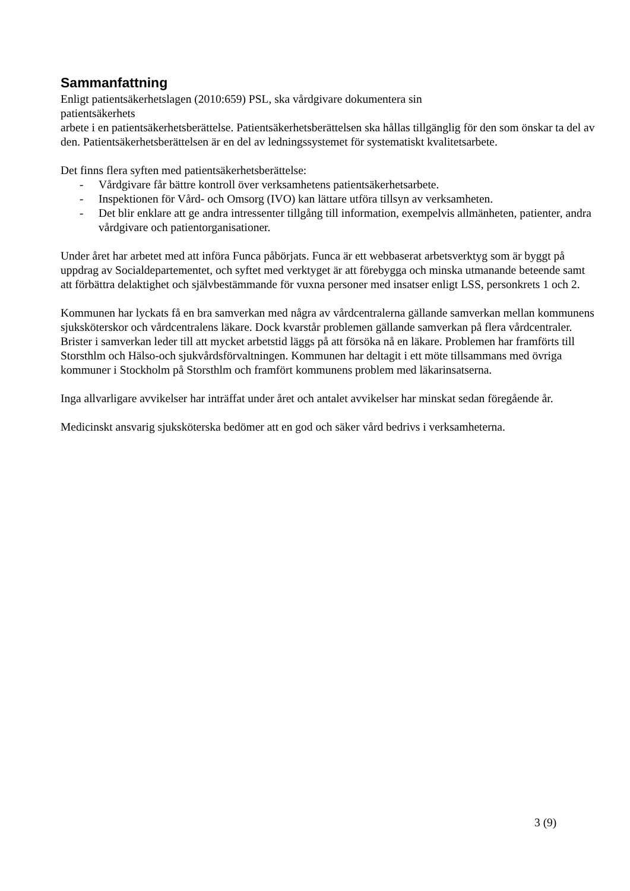Sammanfattning
Enligt patientsäkerhetslagen (2010:659) PSL, ska vårdgivare dokumentera sin
patientsäkerhets
arbete i en patientsäkerhetsberättelse. Patientsäkerhetsberättelsen ska hållas tillgänglig för den som önskar ta del av den. Patientsäkerhetsberättelsen är en del av ledningssystemet för systematiskt kvalitetsarbete.
Det finns flera syften med patientsäkerhetsberättelse:
- Vårdgivare får bättre kontroll över verksamhetens patientsäkerhetsarbete.
- Inspektionen för Vård- och Omsorg (IVO) kan lättare utföra tillsyn av verksamheten.
- Det blir enklare att ge andra intressenter tillgång till information, exempelvis allmänheten, patienter, andra vårdgivare och patientorganisationer.
Under året har arbetet med att införa Funca påbörjats. Funca är ett webbaserat arbetsverktyg som är byggt på uppdrag av Socialdepartementet, och syftet med verktyget är att förebygga och minska utmanande beteende samt att förbättra delaktighet och självbestämmande för vuxna personer med insatser enligt LSS, personkrets 1 och 2.
Kommunen har lyckats få en bra samverkan med några av vårdcentralerna gällande samverkan mellan kommunens sjuksköterskor och vårdcentralens läkare. Dock kvarstår problemen gällande samverkan på flera vårdcentraler. Brister i samverkan leder till att mycket arbetstid läggs på att försöka nå en läkare. Problemen har framförts till Storsthlm och Hälso-och sjukvårdsförvaltningen. Kommunen har deltagit i ett möte tillsammans med övriga kommuner i Stockholm på Storsthlm och framfört kommunens problem med läkarinsatserna.
Inga allvarligare avvikelser har inträffat under året och antalet avvikelser har minskat sedan föregående år.
Medicinskt ansvarig sjuksköterska bedömer att en god och säker vård bedrivs i verksamheterna.
3 (9)